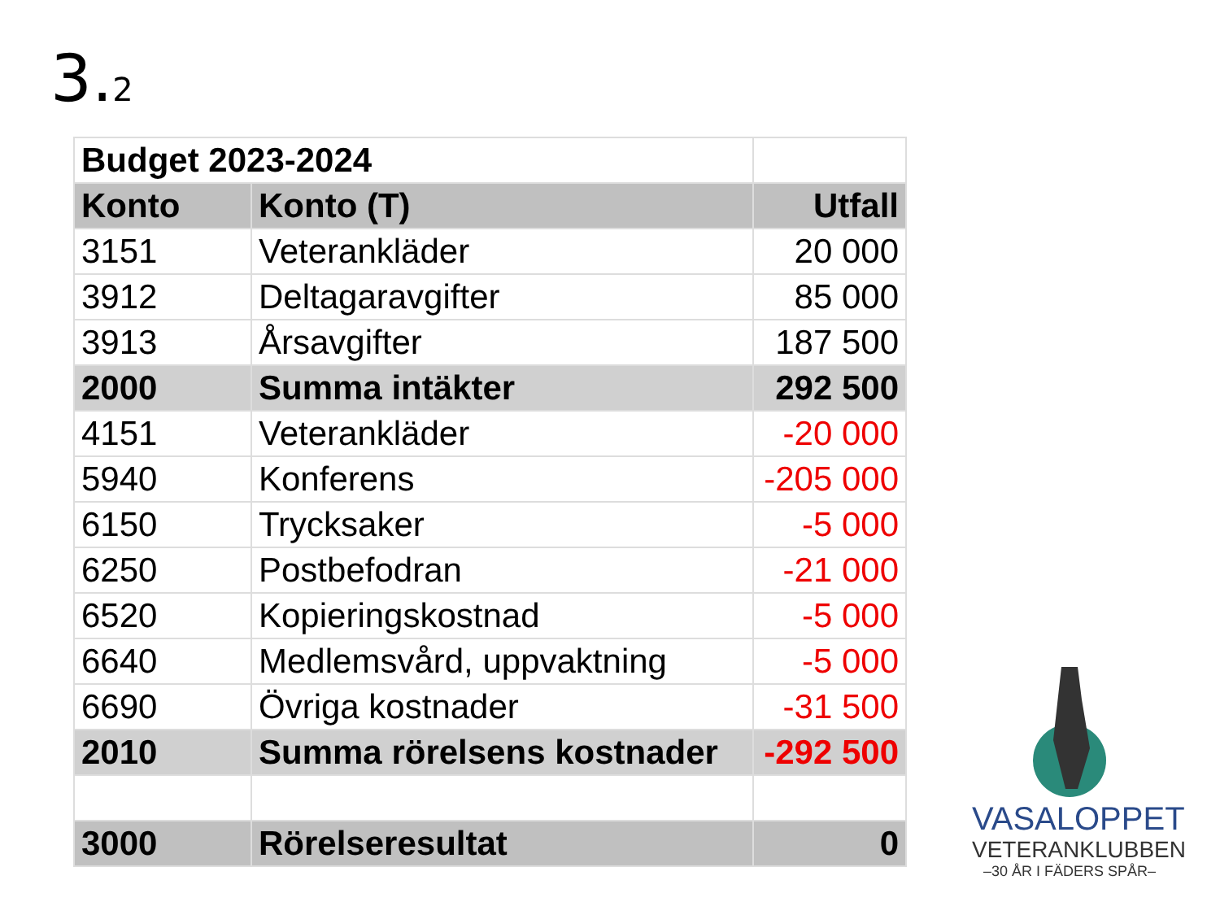3.2
| Budget 2023-2024 | | |
| Konto | Konto (T) | Utfall |
| 3151 | Veterankläder | 20 000 |
| 3912 | Deltagaravgifter | 85 000 |
| 3913 | Årsavgifter | 187 500 |
| 2000 | Summa intäkter | 292 500 |
| 4151 | Veterankläder | -20 000 |
| 5940 | Konferens | -205 000 |
| 6150 | Trycksaker | -5 000 |
| 6250 | Postbefodran | -21 000 |
| 6520 | Kopieringskostnad | -5 000 |
| 6640 | Medlemsvård, uppvaktning | -5 000 |
| 6690 | Övriga kostnader | -31 500 |
| 2010 | Summa rörelsens kostnader | -292 500 |
| 3000 | Rörelseresultat | 0 |
VASALOPPET
VETERANKLUBBEN
–30 ÅR I FÄDERS SPÅR–